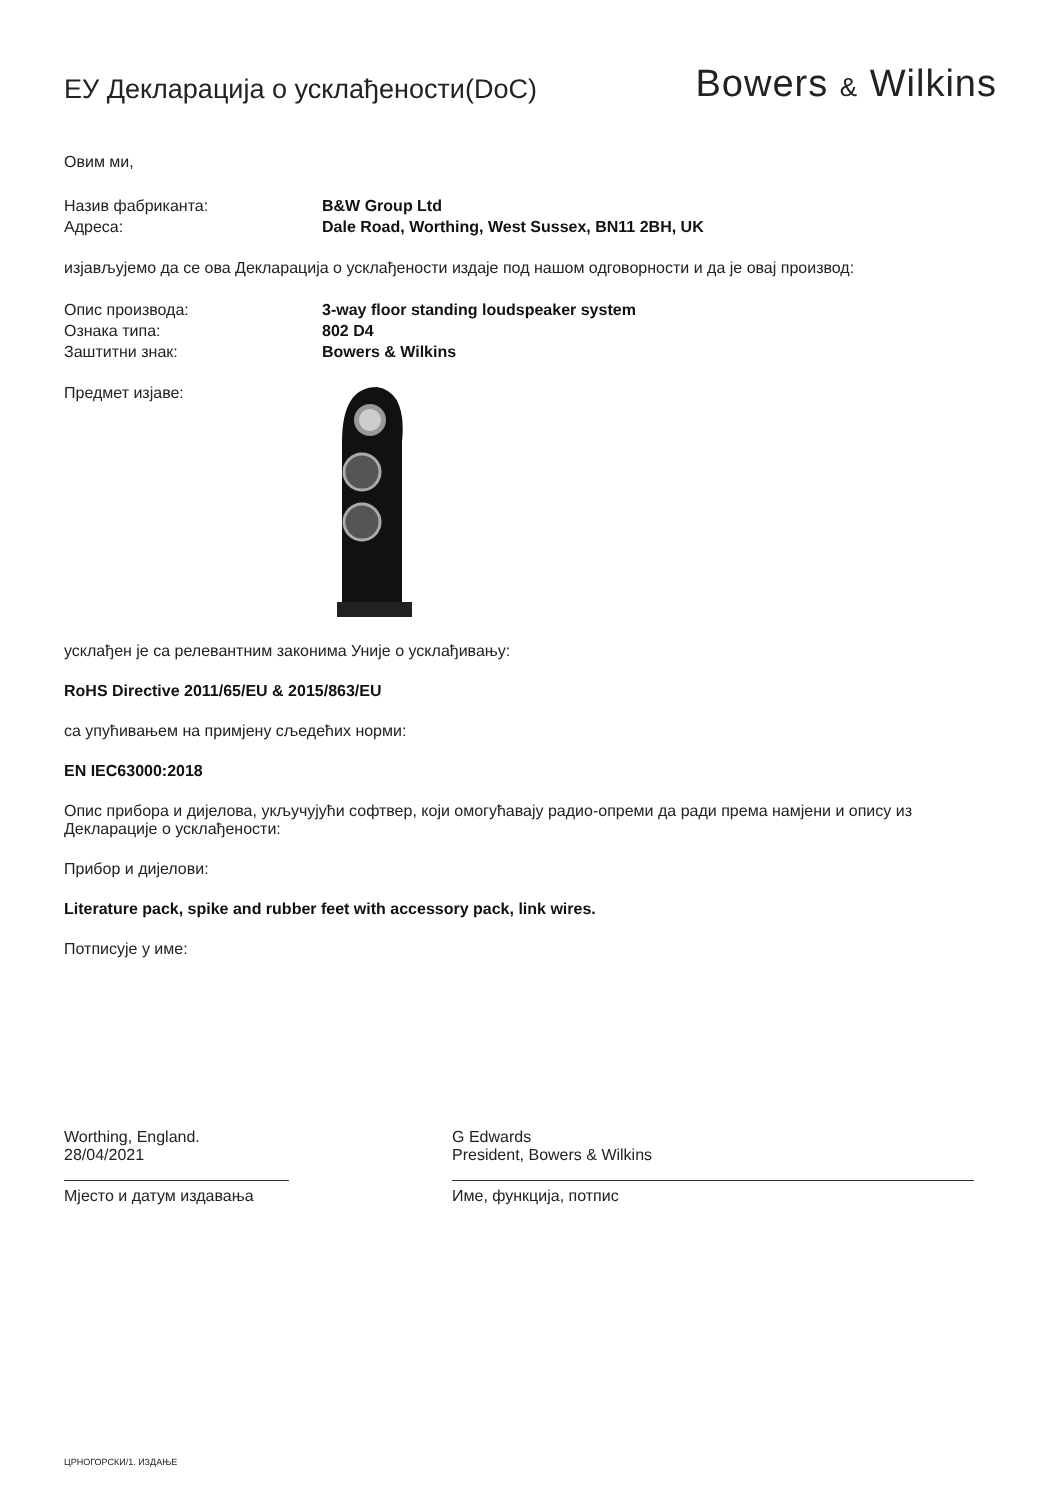ЕУ Декларација о усклађености(DoC)
Bowers & Wilkins
Овим ми,
Назив фабриканта: B&W Group Ltd
Адреса: Dale Road, Worthing, West Sussex, BN11 2BH, UK
изјављујемо да се ова Декларација о усклађености издаје под нашом одговорности и да је овај производ:
Опис производа: 3-way floor standing loudspeaker system
Ознака типа: 802 D4
Заштитни знак: Bowers & Wilkins
Предмет изјаве:
усклађен је са релевантним законима Уније о усклађивању:
RoHS Directive 2011/65/EU & 2015/863/EU
са упућивањем на примјену сљедећих норми:
EN IEC63000:2018
Опис прибора и дијелова, укључујући софтвер, који омогућавају радио-опреми да ради према намјени и опису из Декларације о усклађености:
Прибор и дијелови:
Literature pack, spike and rubber feet with accessory pack, link wires.
Потписује у име:
Worthing, England.
28/04/2021
Мјесто и датум издавања
G Edwards
President, Bowers & Wilkins
Име, функција, потпис
ЦРНОГОРСКИ/1. ИЗДАЊЕ